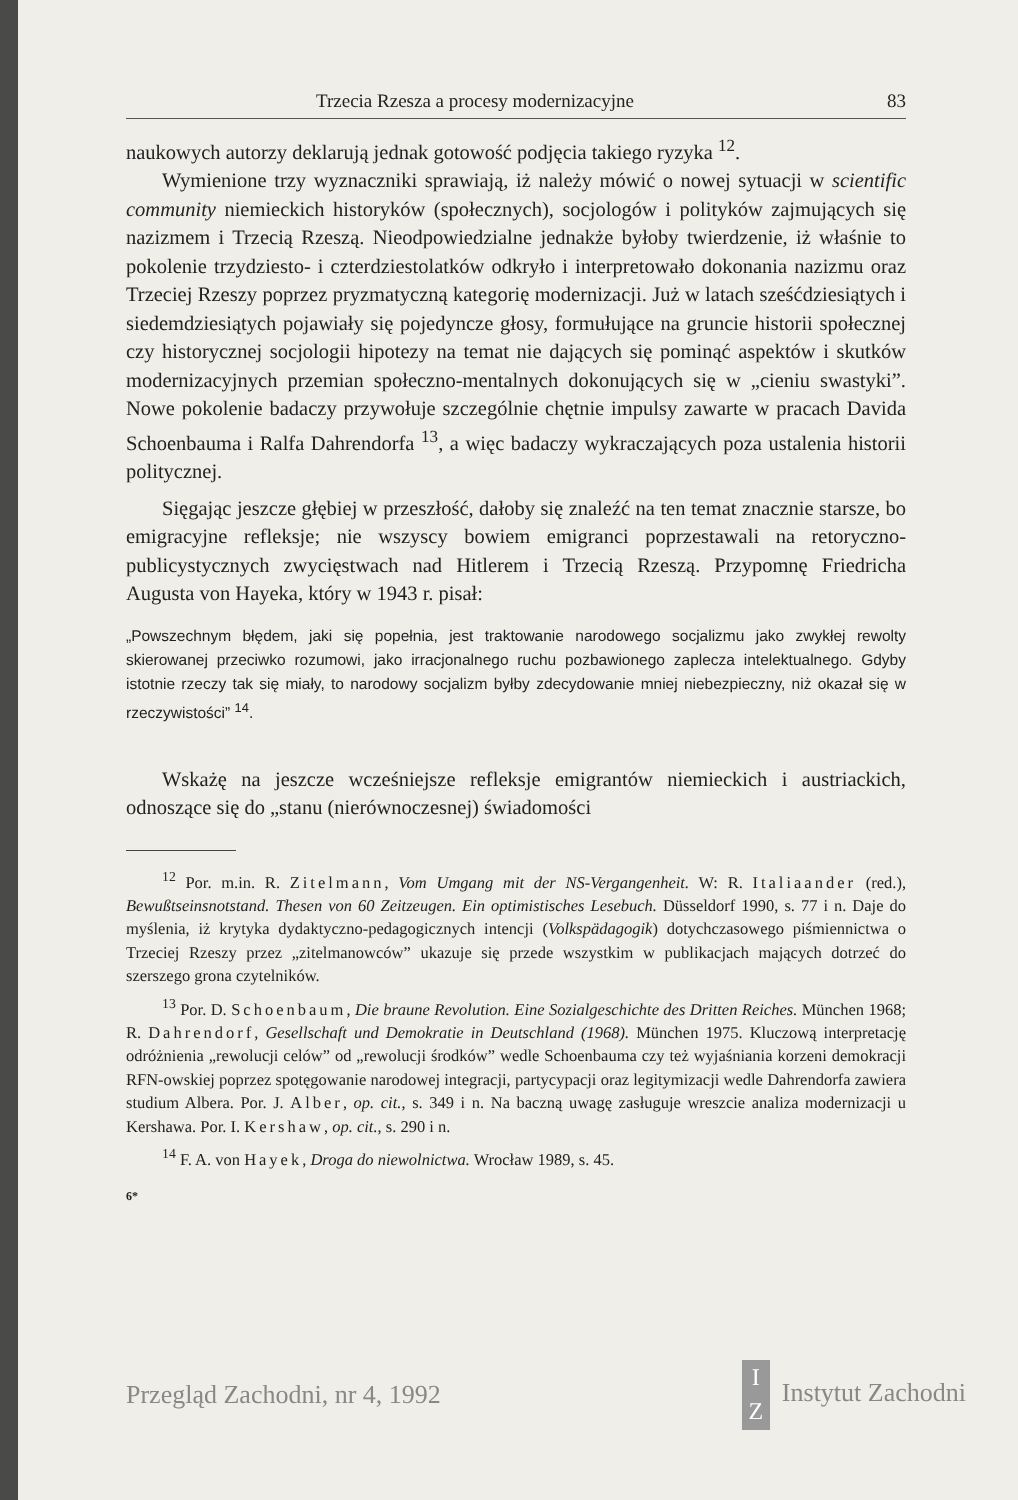Trzecia Rzesza a procesy modernizacyjne 83
naukowych autorzy deklarują jednak gotowość podjęcia takiego ryzyka <sup>12</sup>.
Wymienione trzy wyznaczniki sprawiają, iż należy mówić o nowej sytuacji w scientific community niemieckich historyków (społecznych), socjologów i polityków zajmujących się nazizmem i Trzecią Rzeszą. Nieodpowiedzialne jednakże byłoby twierdzenie, iż właśnie to pokolenie trzydziesto- i czterdziestolatków odkryło i interpretowało dokonania nazizmu oraz Trzeciej Rzeszy poprzez pryzmatyczną kategorię modernizacji. Już w latach sześćdziesiątych i siedemdziesiątych pojawiały się pojedyncze głosy, formułujące na gruncie historii społecznej czy historycznej socjologii hipotezy na temat nie dających się pominąć aspektów i skutków modernizacyjnych przemian społeczno-mentalnych dokonujących się w „cieniu swastyki”. Nowe pokolenie badaczy przywołuje szczególnie chętnie impulsy zawarte w pracach Davida Schoenbauma i Ralfa Dahrendorfa <sup>13</sup>, a więc badaczy wykraczających poza ustalenia historii politycznej.
Sięgając jeszcze głębiej w przeszłość, dałoby się znaleźć na ten temat znacznie starsze, bo emigracyjne refleksje; nie wszyscy bowiem emigranci poprzestawali na retoryczno-publicystycznych zwycięstwach nad Hitlerem i Trzecią Rzeszą. Przypomnę Friedricha Augusta von Hayeka, który w 1943 r. pisał:
„Powszechnym błędem, jaki się popełnia, jest traktowanie narodowego socjalizmu jako zwykłej rewolty skierowanej przeciwko rozumowi, jako irracjonalnego ruchu pozbawionego zaplecza intelektualnego. Gdyby istotnie rzeczy tak się miały, to narodowy socjalizm byłby zdecydowanie mniej niebezpieczny, niż okazał się w rzeczywistości” <sup>14</sup>.
Wskażę na jeszcze wcześniejsze refleksje emigrantów niemieckich i austriackich, odnoszące się do „stanu (nierównoczesnej) świadomości
<sup>12</sup> Por. m.in. R. Zitelmann, Vom Umgang mit der NS-Vergangenheit. W: R. Italiaander (red.), Bewußtseinsnotstand. Thesen von 60 Zeitzeugen. Ein optimistisches Lesebuch. Düsseldorf 1990, s. 77 i n. Daje do myślenia, iż krytyka dydaktyczno-pedagogicznych intencji (Volkspädagogik) dotychczasowego piśmiennictwa o Trzeciej Rzeszy przez „zitelmanowców” ukazuje się przede wszystkim w publikacjach mających dotrzeć do szerszego grona czytelników.
<sup>13</sup> Por. D. Schoenbaum, Die braune Revolution. Eine Sozialgeschichte des Dritten Reiches. München 1968; R. Dahrendorf, Gesellschaft und Demokratie in Deutschland (1968). München 1975. Kluczową interpretację odróżnienia „rewolucji celów” od „rewolucji środków” wedle Schoenbauma czy też wyjaśniania korzeni demokracji RFN-owskiej poprzez spotęgowanie narodowej integracji, partycypacji oraz legitymizacji wedle Dahrendorfa zawiera studium Albera. Por. J. Alber, op. cit., s. 349 i n. Na baczną uwagę zasługuje wreszcie analiza modernizacji u Kershawa. Por. I. Kershaw, op. cit., s. 290 i n.
<sup>14</sup> F. A. von Hayek, Droga do niewolnictwa. Wrocław 1989, s. 45.
6*
Przegląd Zachodni, nr 4, 1992 I
Z Instytut Zachodni